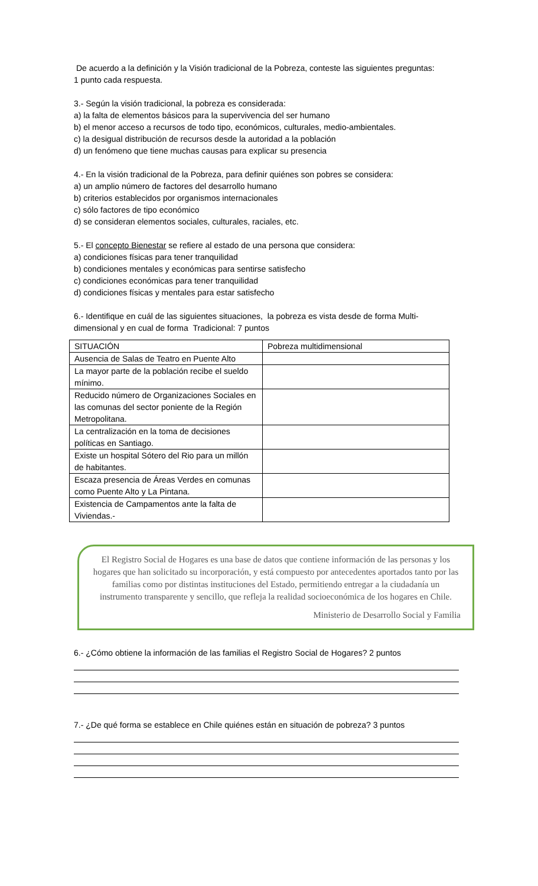De acuerdo a la definición y la Visión tradicional de la Pobreza, conteste las siguientes preguntas:
1 punto cada respuesta.
3.- Según la visión tradicional, la pobreza es considerada:
a) la falta de elementos básicos para la supervivencia del ser humano
b) el menor acceso a recursos de todo tipo, económicos, culturales, medio-ambientales.
c) la desigual distribución de recursos desde la autoridad a la población
d) un fenómeno que tiene muchas causas para explicar su presencia
4.- En la visión tradicional de la Pobreza, para definir quiénes son pobres se considera:
a) un amplio número de factores del desarrollo humano
b) criterios establecidos por organismos internacionales
c) sólo factores de tipo económico
d) se consideran elementos sociales, culturales, raciales, etc.
5.- El concepto Bienestar se refiere al estado de una persona que considera:
a) condiciones físicas para tener tranquilidad
b) condiciones mentales y económicas para sentirse satisfecho
c) condiciones económicas para tener tranquilidad
d) condiciones físicas y mentales para estar satisfecho
6.- Identifique en cuál de las siguientes situaciones, la pobreza es vista desde de forma Multi-dimensional y en cual de forma Tradicional: 7 puntos
| SITUACIÓN | Pobreza multidimensional |
| Ausencia de Salas de Teatro en Puente Alto | |
| La mayor parte de la población recibe el sueldo mínimo. | |
| Reducido número de Organizaciones Sociales en las comunas del sector poniente de la Región Metropolitana. | |
| La centralización en la toma de decisiones políticas en Santiago. | |
| Existe un hospital Sótero del Rio para un millón de habitantes. | |
| Escaza presencia de Áreas Verdes en comunas como Puente Alto y La Pintana. | |
| Existencia de Campamentos ante la falta de Viviendas.- | |
El Registro Social de Hogares es una base de datos que contiene información de las personas y los hogares que han solicitado su incorporación, y está compuesto por antecedentes aportados tanto por las familias como por distintas instituciones del Estado, permitiendo entregar a la ciudadanía un instrumento transparente y sencillo, que refleja la realidad socioeconómica de los hogares en Chile.
Ministerio de Desarrollo Social y Familia
6.- ¿Cómo obtiene la información de las familias el Registro Social de Hogares? 2 puntos
7.- ¿De qué forma se establece en Chile quiénes están en situación de pobreza? 3 puntos